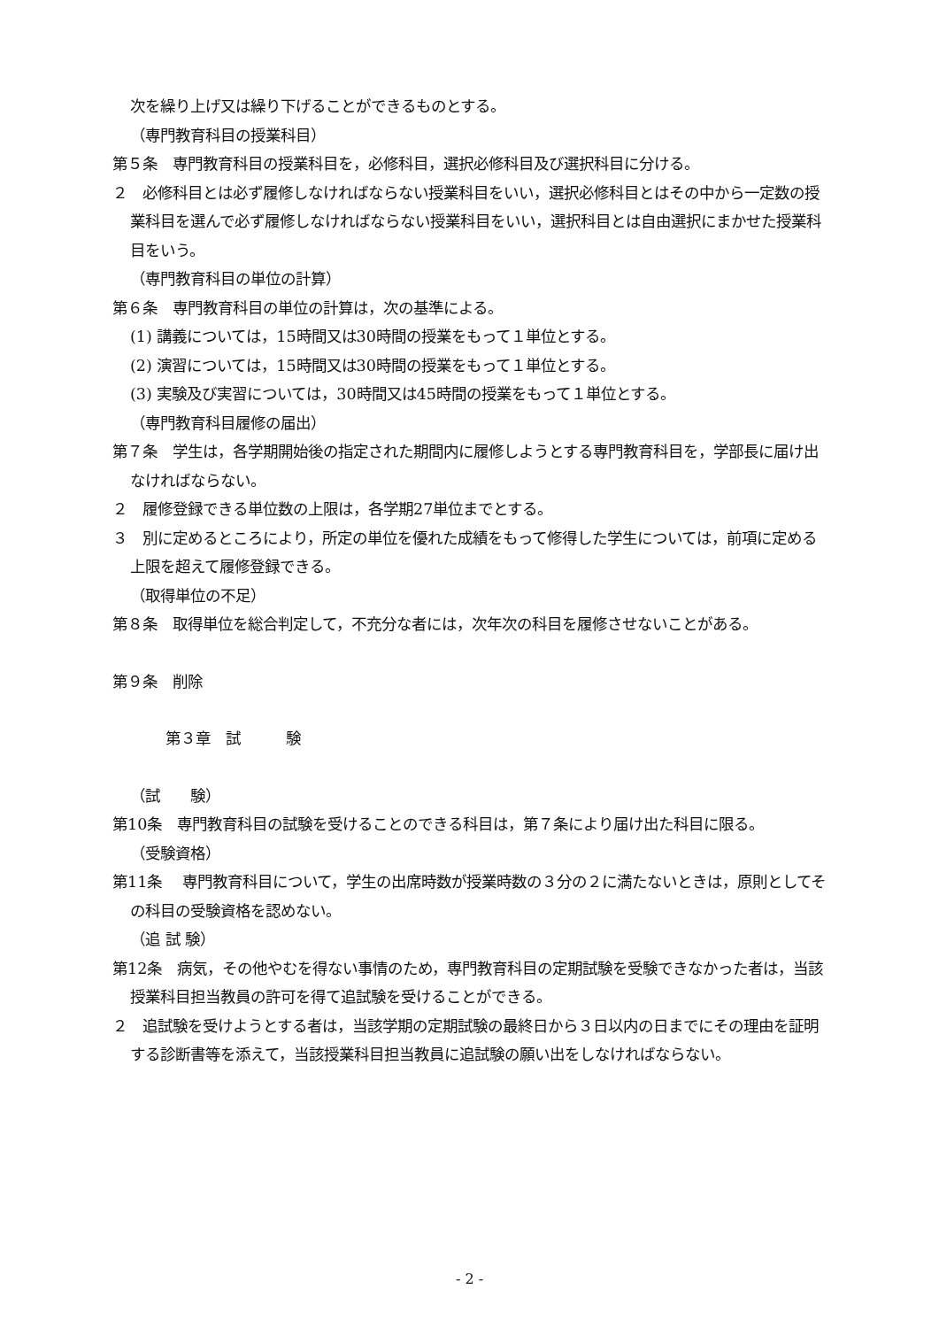次を繰り上げ又は繰り下げることができるものとする。
（専門教育科目の授業科目）
第５条　専門教育科目の授業科目を，必修科目，選択必修科目及び選択科目に分ける。
２　必修科目とは必ず履修しなければならない授業科目をいい，選択必修科目とはその中から一定数の授業科目を選んで必ず履修しなければならない授業科目をいい，選択科目とは自由選択にまかせた授業科目をいう。
（専門教育科目の単位の計算）
第６条　専門教育科目の単位の計算は，次の基準による。
(1) 講義については，15時間又は30時間の授業をもって１単位とする。
(2) 演習については，15時間又は30時間の授業をもって１単位とする。
(3) 実験及び実習については，30時間又は45時間の授業をもって１単位とする。
（専門教育科目履修の届出）
第７条　学生は，各学期開始後の指定された期間内に履修しようとする専門教育科目を，学部長に届け出なければならない。
２　履修登録できる単位数の上限は，各学期27単位までとする。
３　別に定めるところにより，所定の単位を優れた成績をもって修得した学生については，前項に定める上限を超えて履修登録できる。
（取得単位の不足）
第８条　取得単位を総合判定して，不充分な者には，次年次の科目を履修させないことがある。
第９条　削除
第３章　試　　　験
（試　　験）
第10条　専門教育科目の試験を受けることのできる科目は，第７条により届け出た科目に限る。
（受験資格）
第11条　 専門教育科目について，学生の出席時数が授業時数の３分の２に満たないときは，原則としてその科目の受験資格を認めない。
（追 試 験）
第12条　病気，その他やむを得ない事情のため，専門教育科目の定期試験を受験できなかった者は，当該授業科目担当教員の許可を得て追試験を受けることができる。
２　追試験を受けようとする者は，当該学期の定期試験の最終日から３日以内の日までにその理由を証明する診断書等を添えて，当該授業科目担当教員に追試験の願い出をしなければならない。
- 2 -